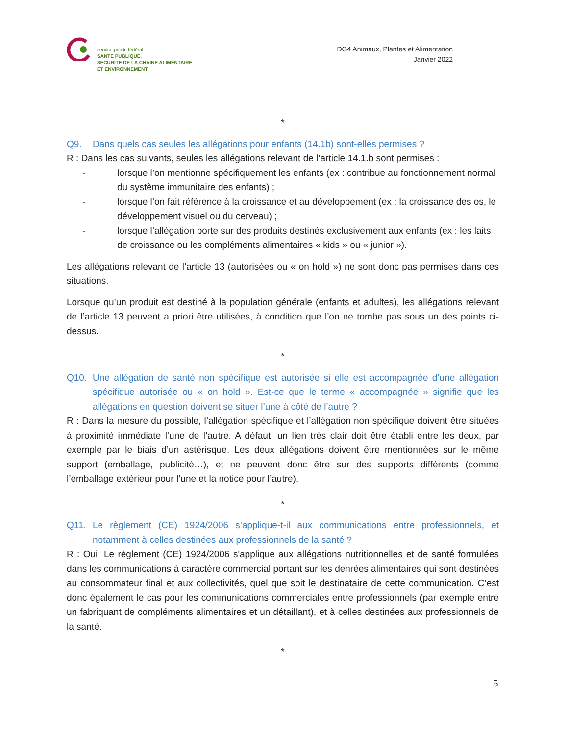service public fédéral
SANTE PUBLIQUE,
SECURITE DE LA CHAINE ALIMENTAIRE
ET ENVIRONNEMENT
DG4 Animaux, Plantes et Alimentation
Janvier 2022
*
Q9. Dans quels cas seules les allégations pour enfants (14.1b) sont-elles permises ?
R : Dans les cas suivants, seules les allégations relevant de l’article 14.1.b sont permises :
- lorsque l’on mentionne spécifiquement les enfants (ex : contribue au fonctionnement normal du système immunitaire des enfants) ;
- lorsque l’on fait référence à la croissance et au développement (ex : la croissance des os, le développement visuel ou du cerveau) ;
- lorsque l’allégation porte sur des produits destinés exclusivement aux enfants (ex : les laits de croissance ou les compléments alimentaires « kids » ou « junior »).
Les allégations relevant de l’article 13 (autorisées ou « on hold ») ne sont donc pas permises dans ces situations.
Lorsque qu’un produit est destiné à la population générale (enfants et adultes), les allégations relevant de l’article 13 peuvent a priori être utilisées, à condition que l’on ne tombe pas sous un des points ci-dessus.
*
Q10. Une allégation de santé non spécifique est autorisée si elle est accompagnée d’une allégation spécifique autorisée ou « on hold ». Est-ce que le terme « accompagnée » signifie que les allégations en question doivent se situer l’une à côté de l’autre ?
R : Dans la mesure du possible, l’allégation spécifique et l’allégation non spécifique doivent être situées à proximité immédiate l’une de l’autre. A défaut, un lien très clair doit être établi entre les deux, par exemple par le biais d’un astérisque. Les deux allégations doivent être mentionnées sur le même support (emballage, publicité…), et ne peuvent donc être sur des supports différents (comme l’emballage extérieur pour l’une et la notice pour l’autre).
*
Q11. Le règlement (CE) 1924/2006 s’applique-t-il aux communications entre professionnels, et notamment à celles destinées aux professionnels de la santé ?
R : Oui. Le règlement (CE) 1924/2006 s'applique aux allégations nutritionnelles et de santé formulées dans les communications à caractère commercial portant sur les denrées alimentaires qui sont destinées au consommateur final et aux collectivités, quel que soit le destinataire de cette communication. C’est donc également le cas pour les communications commerciales entre professionnels (par exemple entre un fabriquant de compléments alimentaires et un détaillant), et à celles destinées aux professionnels de la santé.
*
5